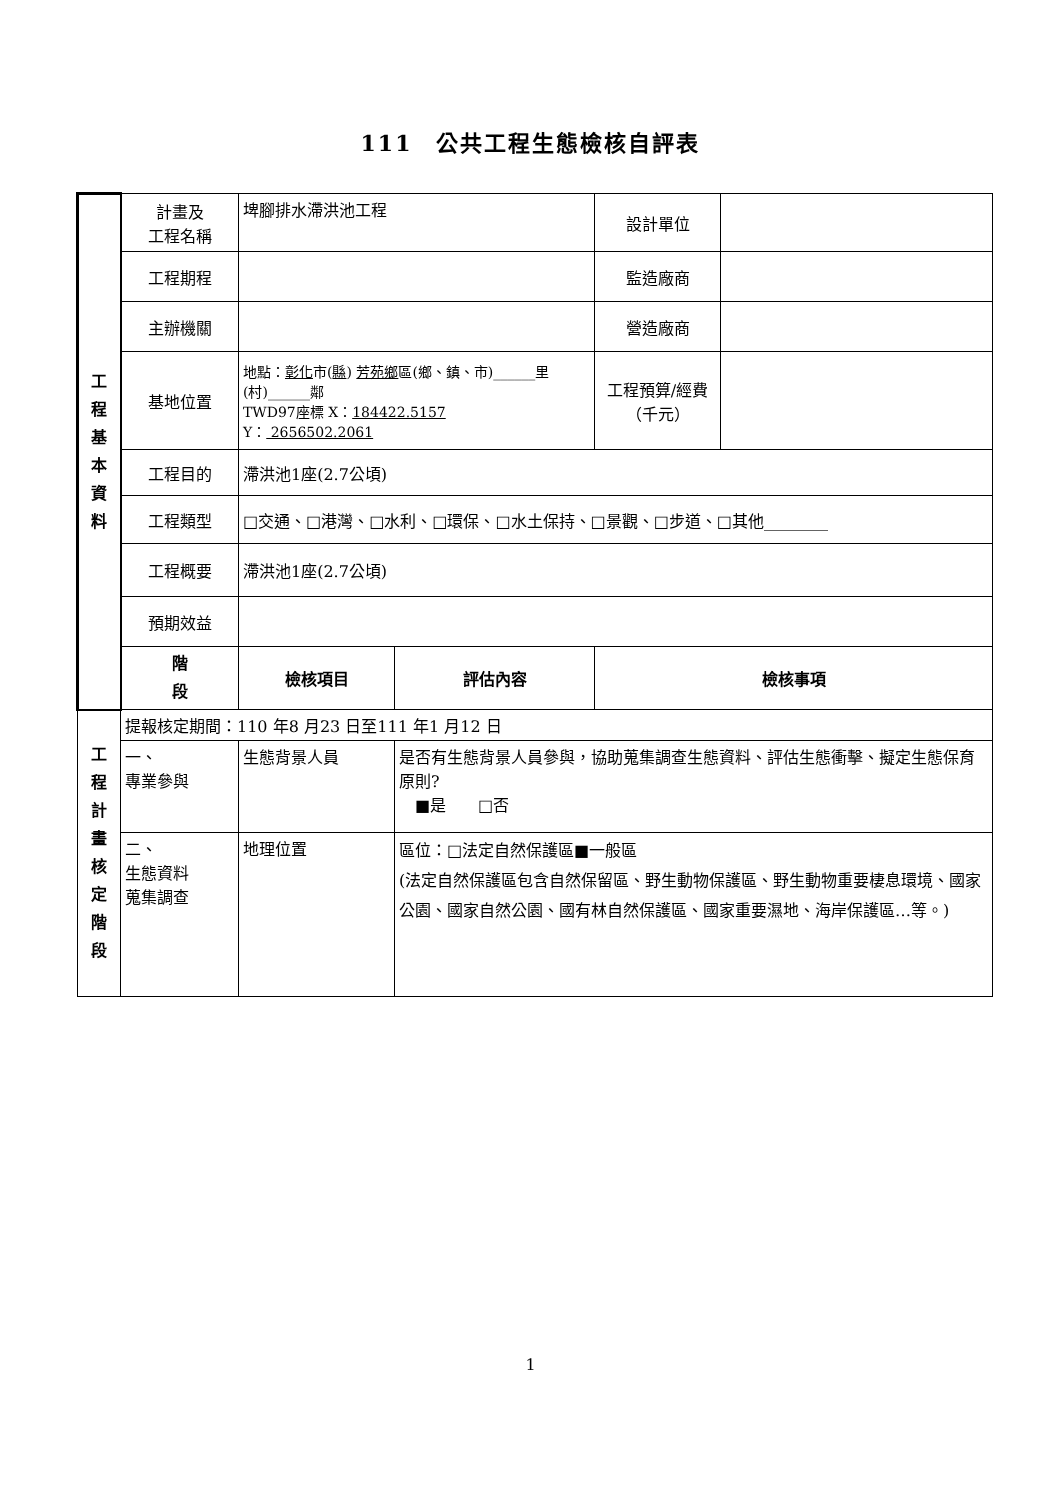111　公共工程生態檢核自評表
| 工 程 基 本 資 料 | 計畫及 工程名稱 | 埤腳排水滯洪池工程 | | 設計單位 | |
| | 工程期程 | | | 監造廠商 | |
| | 主辦機關 | | | 營造廠商 | |
| | 基地位置 | 地點： 彰化 市( 縣 ) 芳苑鄉 區(鄉、鎮、市)______里(村)______鄰 TWD97座標 X： 184422.5157 Y： 2656502.2061 | | 工程預算/經費（千元） | |
| | 工程目的 | 滯洪池1座(2.7公頃) | | | |
| | 工程類型 | □交通、□港灣、□水利、□環保、□水土保持、□景觀、□步道、□其他________ | | | |
| | 工程概要 | 滯洪池1座(2.7公頃) | | | |
| | 預期效益 | | | | |
| | 階 段 | 檢核項目 | 評估內容 | 檢核事項 | |
| 工 程 計 畫 核 定 階 段 | 提報核定期間：110 年8 月23 日至111 年1 月12 日 | | | | |
| | 一、 專業參與 | 生態背景人員 | 是否有生態背景人員參與，協助蒐集調查生態資料、評估生態衝擊、擬定生態保育原則? ■是 □否 | | |
| | 二、 生態資料 蒐集調查 | 地理位置 | 區位：□法定自然保護區■一般區 (法定自然保護區包含自然保留區、野生動物保護區、野生動物重要棲息環境、國家公園、國家自然公園、國有林自然保護區、國家重要濕地、海岸保護區…等。) | | |
1